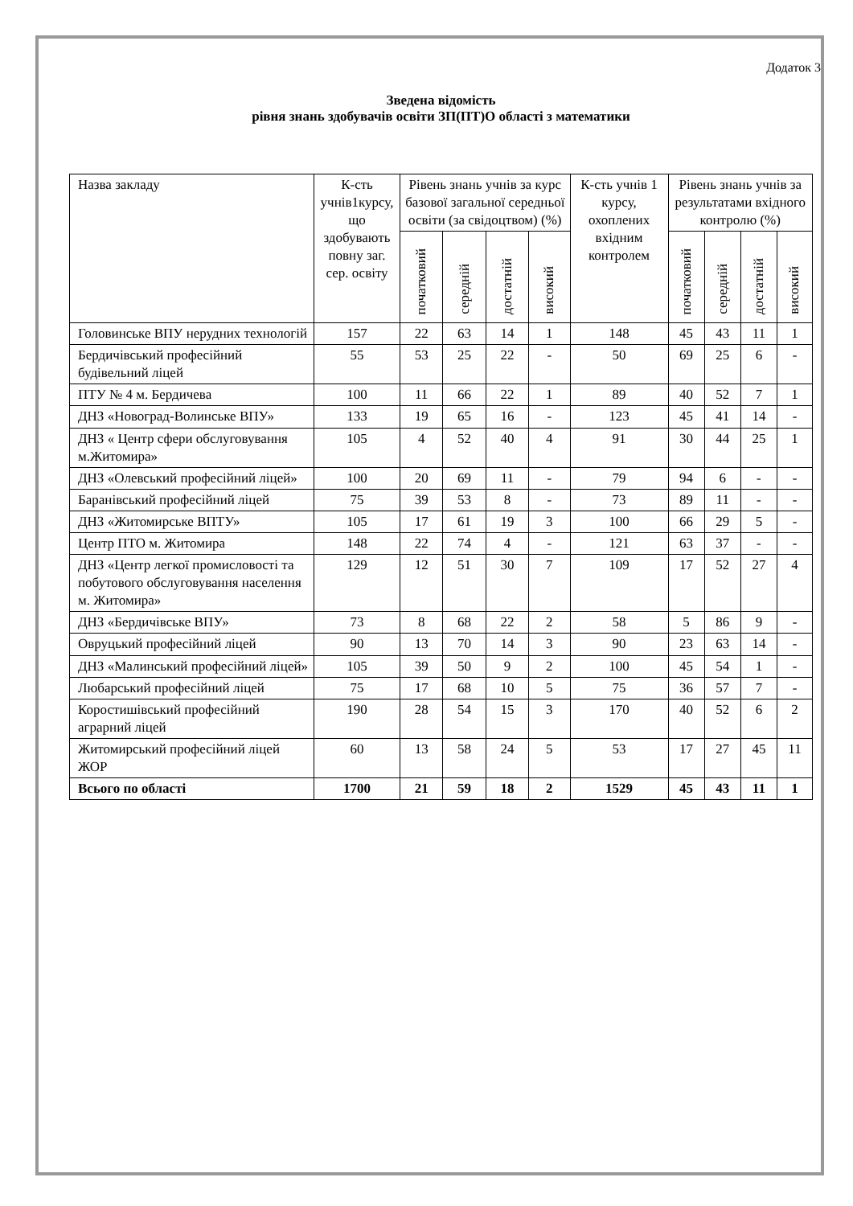Додаток 3
Зведена відомість
рівня знань здобувачів освіти ЗП(ПТ)О області з математики
| Назва закладу | К-сть учнів1курсу, що здобувають повну заг. сер. освіту | Рівень знань учнів за курс базової загальної середньої освіти (за свідоцтвом) (%) | | | | К-сть учнів 1 курсу, охоплених вхідним контролем | Рівень знань учнів за результатами вхідного контролю (%) | | | |
| --- | --- | --- | --- | --- | --- | --- | --- | --- | --- | --- |
| | | початковий | середній | достатній | високий | | початковий | середній | достатній | високий |
| Головинське ВПУ нерудних технологій | 157 | 22 | 63 | 14 | 1 | 148 | 45 | 43 | 11 | 1 |
| Бердичівський професійний будівельний ліцей | 55 | 53 | 25 | 22 | - | 50 | 69 | 25 | 6 | - |
| ПТУ № 4 м. Бердичева | 100 | 11 | 66 | 22 | 1 | 89 | 40 | 52 | 7 | 1 |
| ДНЗ «Новоград-Волинське ВПУ» | 133 | 19 | 65 | 16 | - | 123 | 45 | 41 | 14 | - |
| ДНЗ « Центр сфери обслуговування м.Житомира» | 105 | 4 | 52 | 40 | 4 | 91 | 30 | 44 | 25 | 1 |
| ДНЗ «Олевський професійний ліцей» | 100 | 20 | 69 | 11 | - | 79 | 94 | 6 | - | - |
| Баранівський професійний ліцей | 75 | 39 | 53 | 8 | - | 73 | 89 | 11 | - | - |
| ДНЗ «Житомирське ВПТУ» | 105 | 17 | 61 | 19 | 3 | 100 | 66 | 29 | 5 | - |
| Центр ПТО м. Житомира | 148 | 22 | 74 | 4 | - | 121 | 63 | 37 | - | - |
| ДНЗ «Центр легкої промисловості та побутового обслуговування населення м. Житомира» | 129 | 12 | 51 | 30 | 7 | 109 | 17 | 52 | 27 | 4 |
| ДНЗ «Бердичівське ВПУ» | 73 | 8 | 68 | 22 | 2 | 58 | 5 | 86 | 9 | - |
| Овруцький професійний ліцей | 90 | 13 | 70 | 14 | 3 | 90 | 23 | 63 | 14 | - |
| ДНЗ «Малинський професійний ліцей» | 105 | 39 | 50 | 9 | 2 | 100 | 45 | 54 | 1 | - |
| Любарський професійний ліцей | 75 | 17 | 68 | 10 | 5 | 75 | 36 | 57 | 7 | - |
| Коростишівський професійний аграрний ліцей | 190 | 28 | 54 | 15 | 3 | 170 | 40 | 52 | 6 | 2 |
| Житомирський професійний ліцей ЖОР | 60 | 13 | 58 | 24 | 5 | 53 | 17 | 27 | 45 | 11 |
| Всього по області | 1700 | 21 | 59 | 18 | 2 | 1529 | 45 | 43 | 11 | 1 |